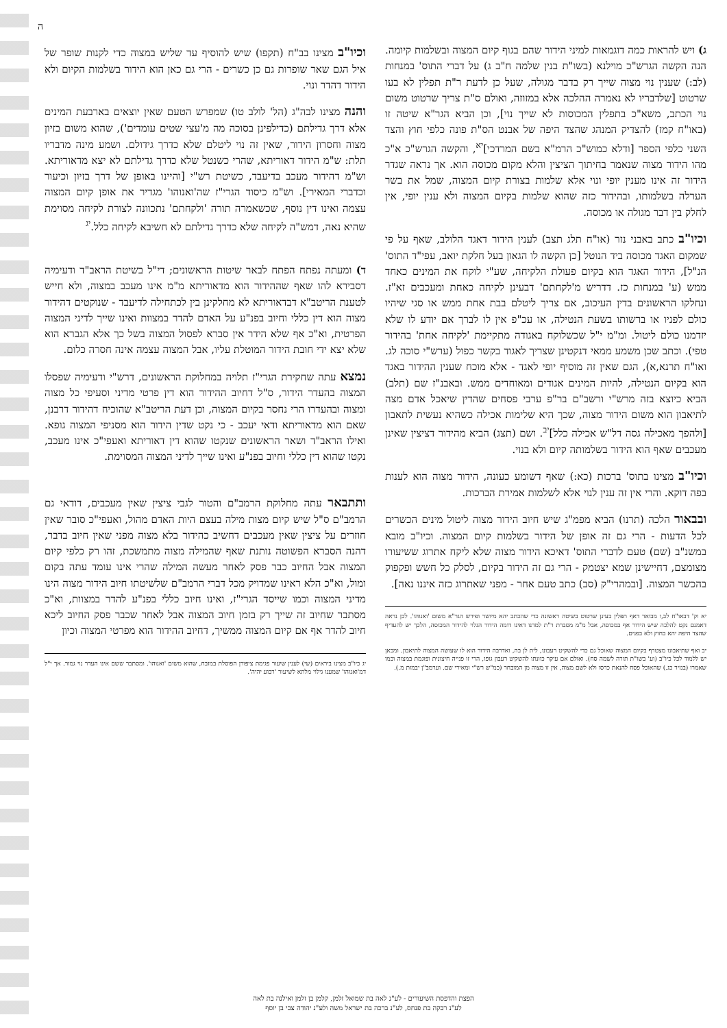ה
ג) ויש להראות כמה דוגמאות למיני הידור שהם בגוף קיום המצוה ובשלמות קיומה. הנה הקשה הגרש"כ מוילנא (בשו"ת בנין שלמה ח"ב ג) על דברי התוס' במנחות (לב:) שענין נוי מצוה שייך רק בדבר מגולה, שעל כן לדעת ר"ת תפלין לא בעו שרטוט [שלדבריו לא נאמרה ההלכה אלא במזוזה, ואולם ס"ת צריך שרטוט משום נוי הכתב, משא"כ בתפלין המכוסות לא שייך נוי], וכן הביא הגר"א שיטה זו (באו"ח קמז) להצדיק המנהג שהצד היפה של אבנט הס"ת פונה כלפי חוץ והצד השני כלפי הספר [ודלא כמוש"כ הרמ"א בשם המרדכי]<sup>יא</sup>, והקשה הגרש"כ א"כ מהו הידור מצוה שנאמר בחיתוך הציצין והלא מקום מכוסה הוא. אך נראה שגדר הידור זה אינו מענין יופי ונוי אלא שלמות בצורת קיום המצוה, שמל את בשר הערלה בשלמותו, ובהידור כזה שהוא שלמות בקיום המצוה ולא ענין יופי, אין לחלק בין דבר מגולה או מכוסה.
וכיו"ב כתב באבני נזר (או"ח תלג תצב) לענין הידור דאגד הלולב, שאף על פי שמקום האגד מכוסה ביד הנוטל [כן הקשה לו הגאון בעל חלקת יואב, עפי"ד התוס' הנ"ל], הידור האגד הוא בקיום פעולת הלקיחה, שע"י לוקח את המינים כאחד ממש (ע' במנחות כז. דדריש מ'לקחתם' דבעינן לקיחה כאחת ומעכבים זא"ז. ונחלקו הראשונים בדין העיכוב, אם צריך ליטלם בבת אחת ממש או סגי שיהיו כולם לפניו או ברשותו בשעת הנטילה, או עכ"פ אין לו לברך אם יודע לו שלא יזדמנו כולם ליטול. ומ"מ י"ל שכשלוקח באגודה מתקיימת 'לקיחה אחת' בהידור טפי). וכתב שכן משמע ממאי דנקטינן שצריך לאגוד בקשר כפול (ערש"י סוכה לג. ואו"ח תרנא,א), הגם שאין זה מוסיף יופי לאגד - אלא מוכח שענין ההידור באגד הוא בקיום הנטילה, להיות המינים אגודים ומאוחדים ממש. ובאבנ"ז שם (תלב) הביא כיוצא בזה מרש"י ורשב"ם בר"פ ערבי פסחים שהדין שיאכל אדם מצה לתיאבון הוא משום הידור מצוה, שכך היא שלימות אכילה כשהיא נעשית לתאבון [ולהפך מאכילה גסה דל"ש אכילה כלל]<sup>יב</sup>. ושם (תצג) הביא מהידור דציצין שאינן מעכבים שאף הוא הידור בשלמותה קיום ולא בנוי.
וכיו"ב מצינו בתוס' ברכות (כא:) שאף דשומע כעונה, הידור מצוה הוא לענות בפה דוקא. והרי אין זה ענין לנוי אלא לשלמות אמירת הברכות.
ובבאור הלכה (תרנו) הביא מפמ"ג שיש חיוב הידור מצוה ליטול מינים הכשרים לכל הדעות - הרי גם זה אופן של הידור בשלמות קיום המצוה. וכיו"ב מובא במשנ"ב (שם) טעם לדברי התוס' דאיכא הידור מצוה שלא ליקח אתרוג ששיעורו מצומצם, דחיישינן שמא יצטמק - הרי גם זה הידור בקיום, לסלק כל חשש ופקפוק בהכשר המצוה. [ובמהרי"ק (סב) כתב טעם אחר - מפני שאתרוג כזה איננו נאה].
יא וק' דבאו"ח לב,ו מבואר דאף תפלין בעינן שרטוט בשיטה ראשונה כדי שהכתב יהא מיושר ופירש הגר"א משום 'ואנוהו'. לכן נראה דאמנם נקט להלכה שיש הידור אף במכוסה, אבל מ"מ מסברת ר"ת למדנו דאינו דומה הידור הגלוי להידור המכוסה, הלכך יש להעדיף שהצד היפה יהא בחוץ ולא בפנים.
יב ואף שתיאבונו מצטרף בקיום המצוה שאוכל גם כדי להשקיט רעבונו, לית לן בה, ואדרבה הידור הוא לו שעושה המצוה לתיאבון. ומכאן יש ללמוד לכל כיו"ב (וע' בשו"ת תורה לשמה סח). ואולם אם עיקר כוונתו להשקיט רעבון גופו, הרי זו פנייה חיצונית ופוגמת במצוה וכמו שאמרו (בנזיר כג.) שהאוכל פסח להנאת כרסו ולא לשם מצוה, אין זו מצוה מן המובחר (כמ"ש רש"י ומאירי שם. וערמב"ן יבמות מ.).
וכיו"ב מצינו בב"ח (תקפו) שיש להוסיף עד שליש במצוה כדי לקנות שופר של איל הגם שאר שופרות גם כן כשרים - הרי גם כאן הוא הידור בשלמות הקיום ולא הידור דהדר ונוי.
והנה מצינו לבה"ג (הל' לולב טו) שמפרש הטעם שאין יוצאים בארבעת המינים אלא דרך גדילתם (כדילפינן בסוכה מה מ'עצי שטים עומדים'), שהוא משום בזיון מצוה וחסרון הידור, שאין זה נוי ליטלם שלא כדרך גידולם. ושמע מינה מדבריו תלת: ש"מ הידור דאוריתא, שהרי כשנטל שלא כדרך גדילתם לא יצא מדאוריתא. וש"מ דהידור מעכב בדיעבד, כשיטת רש"י [והיינו באופן של דרך בזיון וכיעור וכדברי המאירי]. וש"מ כיסוד הגרי"ז שה'ואנוהו' מגדיר את אופן קיום המצוה עצמה ואינו דין נוסף, שכשאמרה תורה 'ולקחתם' נתכוונה לצורת לקיחה מסוימת שהיא נאה, דמש"ה לקיחה שלא כדרך גדילתם לא חשיבא לקיחה כלל.<sup>יג</sup>
ד) ומעתה נפתח הפתח לבאר שיטות הראשונים; די"ל בשיטת הראב"ד ודעימיה דסבירא להו שאף שההידור הוא מדאוריתא מ"מ אינו מעכב במצוה, ולא חייש לטענת הריטב"א דבדאוריתא לא מחלקינן בין לכתחילה לדיעבד - שנוקטים דהידור מצוה הוא דין כללי וחיוב בפנ"ע על האדם להדר במצוות ואינו שייך לדיני המצוה הפרטית, וא"כ אף שלא הידר אין סברא לפסול המצוה בשל כך אלא הגברא הוא שלא יצא ידי חובת הידור המוטלת עליו, אבל המצוה עצמה אינה חסרה כלום.
נמצא עתה שחקירת הגרי"ז תלויה במחלוקת הראשונים, דרש"י ודעימיה שפסלו המצוה בהעדר הידור, ס"ל דחיוב ההידור הוא דין פרטי מדיני וסעיפי כל מצוה ומצוה ובהעדרו הרי נחסר בקיום המצוה, וכן דעת הריטב"א שהוכיח דהידור דרבנן, שאם הוא מדאוריתא ודאי יעכב - כי נקט שדין הידור הוא מסניפי המצוה גופא. ואילו הראב"ד ושאר הראשונים שנקטו שהוא דין דאוריתא ואעפי"כ אינו מעכב, נקטו שהוא דין כללי וחיוב בפנ"ע ואינו שייך לדיני המצוה המסוימת.
ותתבאר עתה מחלוקת הרמב"ם והטור לגבי ציצין שאין מעכבים, דודאי גם הרמב"ם ס"ל שיש קיום מצות מילה בעצם היות האדם מהול, ואעפי"כ סובר שאין חוזרים על ציצין שאין מעכבים דחשיב כהידור בלא מצוה מפני שאין חיוב בדבר, דהנה הסברא הפשוטה נותנת שאף שהמילה מצוה מתמשכת, זהו רק כלפי קיום המצוה אבל החיוב כבר פסק לאחר מעשה המילה שהרי אינו עומד עתה בקום ומול, וא"כ הלא ראינו שמדויק מכל דברי הרמב"ם שלשיטתו חיוב הידור מצוה הינו מדיני המצוה וכמו שייסד הגרי"ז, ואינו חיוב כללי בפנ"ע להדר במצוות, וא"כ מסתבר שחיוב זה שייך רק בזמן חיוב המצוה אבל לאחר שכבר פסק החיוב ליכא חיוב להדר אף אם קיום המצוה ממשיך, דחיוב ההידור הוא מפרטי המצוה וכיון
יג כיו"ב מצינו ביראים (שי) לענין שיעור פגימת ציפורן הפוסלת במזבח, שהוא משום 'ואנוהו'. ומסתבר ששם אינו העדר נוי גמור. אך י"ל דמ'ואנוהו' שמענו גילוי מלתא לשיעור 'רבוע יהיה'.
הפצת והדפסת השיעורים - לע"נ לאה בת שמואל זלמן, קלמן בן זלמן ואילנה בת לאה
לע"נ רבקה בת פנחס, לע"נ ברכה בת ישראל משה ולע"נ יהודה צבי בן יוסף